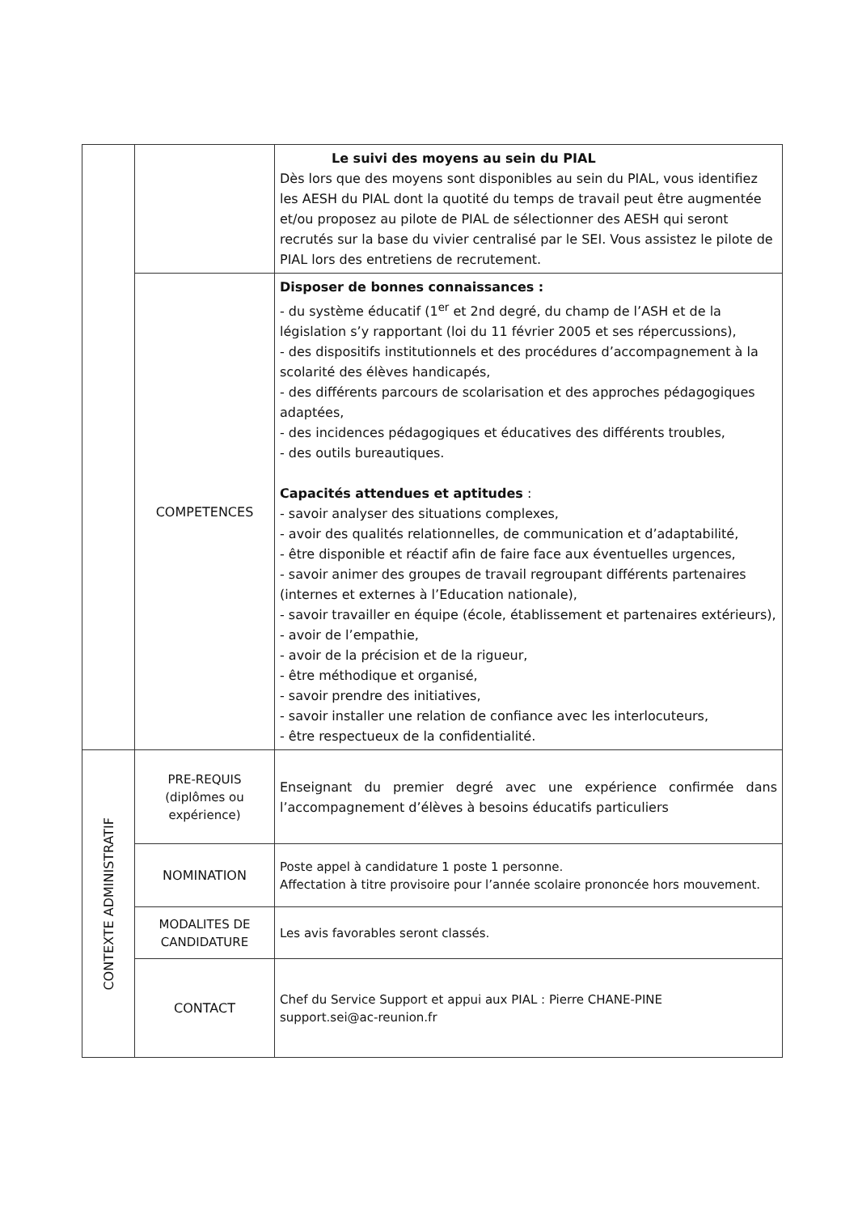| | | Le suivi des moyens au sein du PIAL Dès lors que des moyens sont disponibles au sein du PIAL, vous identifiez les AESH du PIAL dont la quotité du temps de travail peut être augmentée et/ou proposez au pilote de PIAL de sélectionner des AESH qui seront recrutés sur la base du vivier centralisé par le SEI. Vous assistez le pilote de PIAL lors des entretiens de recrutement. |
| | COMPETENCES | Disposer de bonnes connaissances : - du système éducatif (1<sup>er</sup> et 2nd degré, du champ de l’ASH et de la législation s’y rapportant (loi du 11 février 2005 et ses répercussions), - des dispositifs institutionnels et des procédures d’accompagnement à la scolarité des élèves handicapés, - des différents parcours de scolarisation et des approches pédagogiques adaptées, - des incidences pédagogiques et éducatives des différents troubles, - des outils bureautiques. Capacités attendues et aptitudes : - savoir analyser des situations complexes, - avoir des qualités relationnelles, de communication et d’adaptabilité, - être disponible et réactif afin de faire face aux éventuelles urgences, - savoir animer des groupes de travail regroupant différents partenaires (internes et externes à l’Education nationale), - savoir travailler en équipe (école, établissement et partenaires extérieurs), - avoir de l’empathie, - avoir de la précision et de la rigueur, - être méthodique et organisé, - savoir prendre des initiatives, - savoir installer une relation de confiance avec les interlocuteurs, - être respectueux de la confidentialité. |
| CONTEXTE ADMINISTRATIF | PRE-REQUIS (diplômes ou expérience) | Enseignant du premier degré avec une expérience confirmée dans l’accompagnement d’élèves à besoins éducatifs particuliers |
| | NOMINATION | Poste appel à candidature 1 poste 1 personne. Affectation à titre provisoire pour l’année scolaire prononcée hors mouvement. |
| | MODALITES DE CANDIDATURE | Les avis favorables seront classés. |
| | CONTACT | Chef du Service Support et appui aux PIAL : Pierre CHANE-PINE support.sei@ac-reunion.fr |